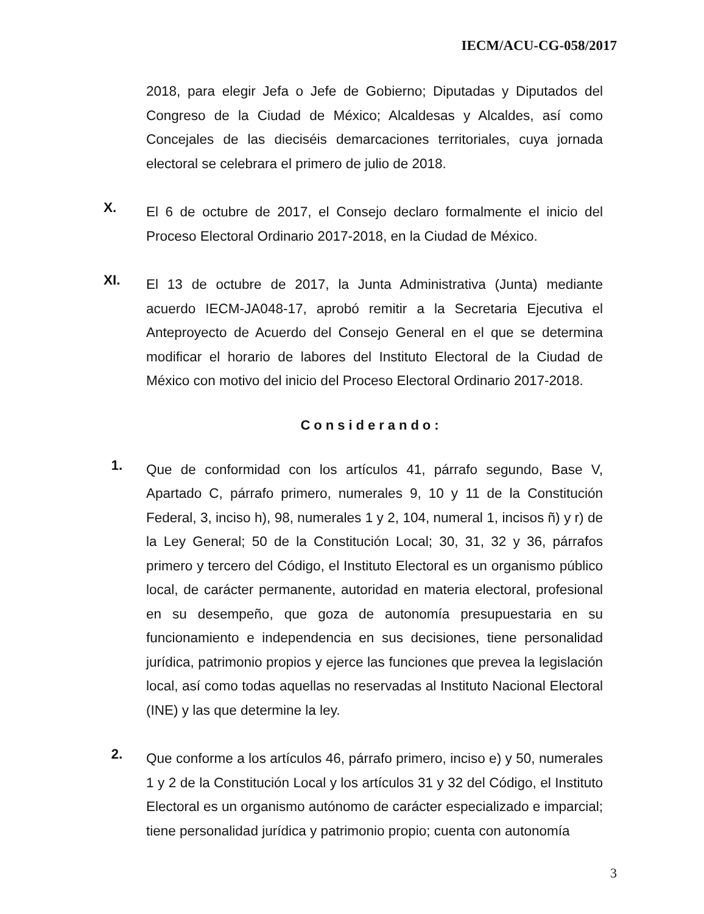IECM/ACU-CG-058/2017
2018, para elegir Jefa o Jefe de Gobierno; Diputadas y Diputados del Congreso de la Ciudad de México; Alcaldesas y Alcaldes, así como Concejales de las dieciséis demarcaciones territoriales, cuya jornada electoral se celebrara el primero de julio de 2018.
X.
El 6 de octubre de 2017, el Consejo declaro formalmente el inicio del Proceso Electoral Ordinario 2017-2018, en la Ciudad de México.
XI.
El 13 de octubre de 2017, la Junta Administrativa (Junta) mediante acuerdo IECM-JA048-17, aprobó remitir a la Secretaria Ejecutiva el Anteproyecto de Acuerdo del Consejo General en el que se determina modificar el horario de labores del Instituto Electoral de la Ciudad de México con motivo del inicio del Proceso Electoral Ordinario 2017-2018.
Considerando:
1.
Que de conformidad con los artículos 41, párrafo segundo, Base V, Apartado C, párrafo primero, numerales 9, 10 y 11 de la Constitución Federal, 3, inciso h), 98, numerales 1 y 2, 104, numeral 1, incisos ñ) y r) de la Ley General; 50 de la Constitución Local; 30, 31, 32 y 36, párrafos primero y tercero del Código, el Instituto Electoral es un organismo público local, de carácter permanente, autoridad en materia electoral, profesional en su desempeño, que goza de autonomía presupuestaria en su funcionamiento e independencia en sus decisiones, tiene personalidad jurídica, patrimonio propios y ejerce las funciones que prevea la legislación local, así como todas aquellas no reservadas al Instituto Nacional Electoral (INE) y las que determine la ley.
2.
Que conforme a los artículos 46, párrafo primero, inciso e) y 50, numerales 1 y 2 de la Constitución Local y los artículos 31 y 32 del Código, el Instituto Electoral es un organismo autónomo de carácter especializado e imparcial; tiene personalidad jurídica y patrimonio propio; cuenta con autonomía
3